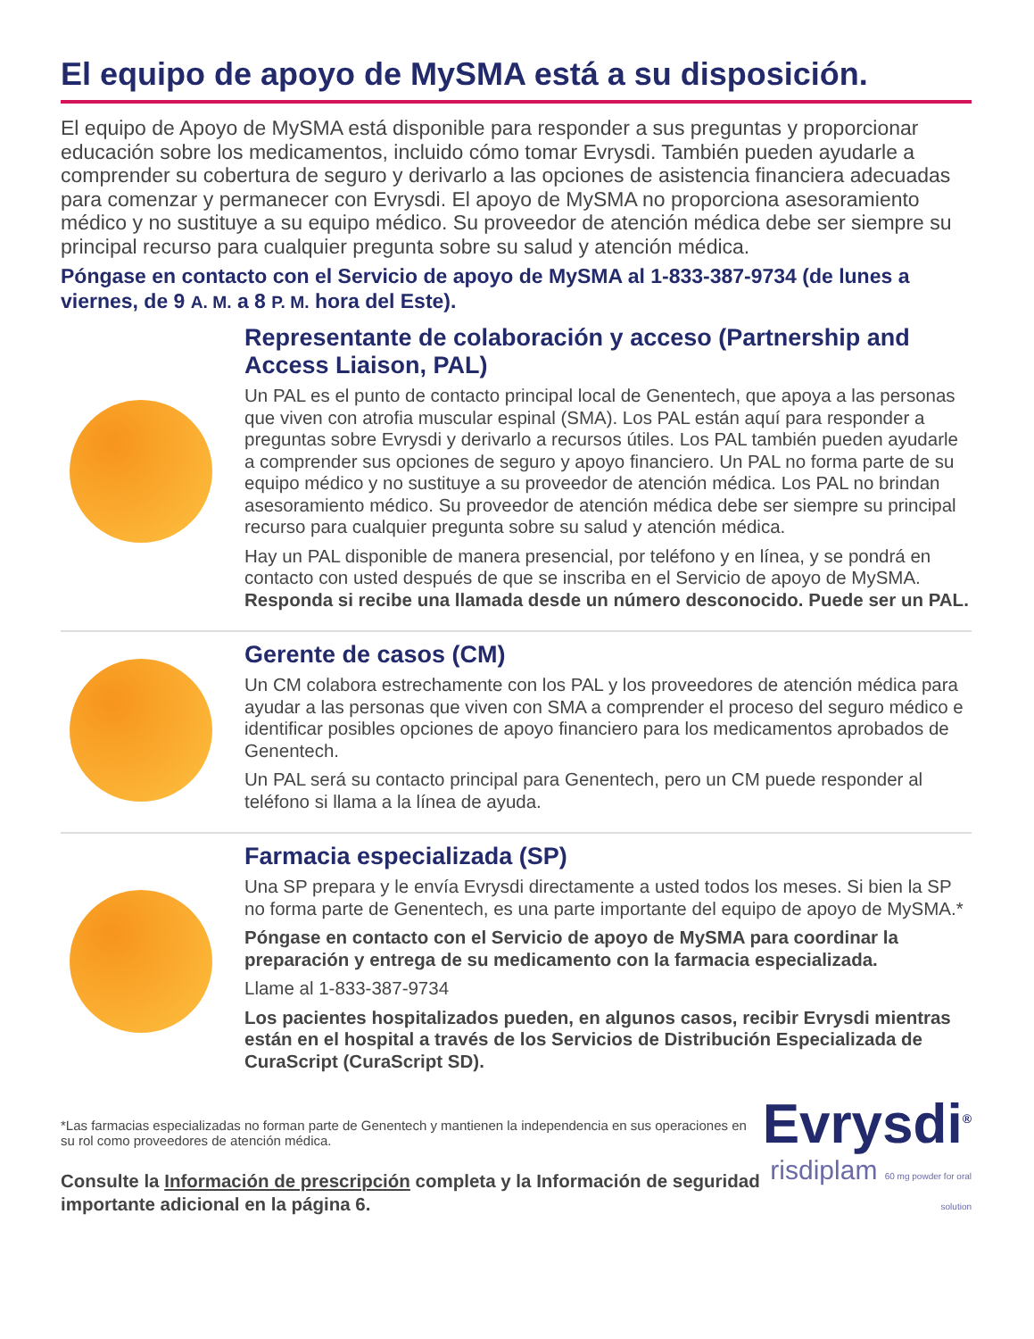El equipo de apoyo de MySMA está a su disposición.
El equipo de Apoyo de MySMA está disponible para responder a sus preguntas y proporcionar educación sobre los medicamentos, incluido cómo tomar Evrysdi. También pueden ayudarle a comprender su cobertura de seguro y derivarlo a las opciones de asistencia financiera adecuadas para comenzar y permanecer con Evrysdi. El apoyo de MySMA no proporciona asesoramiento médico y no sustituye a su equipo médico. Su proveedor de atención médica debe ser siempre su principal recurso para cualquier pregunta sobre su salud y atención médica.
Póngase en contacto con el Servicio de apoyo de MySMA al 1-833-387-9734 (de lunes a viernes, de 9 A. M. a 8 P. M. hora del Este).
Representante de colaboración y acceso (Partnership and Access Liaison, PAL)
Un PAL es el punto de contacto principal local de Genentech, que apoya a las personas que viven con atrofia muscular espinal (SMA). Los PAL están aquí para responder a preguntas sobre Evrysdi y derivarlo a recursos útiles. Los PAL también pueden ayudarle a comprender sus opciones de seguro y apoyo financiero. Un PAL no forma parte de su equipo médico y no sustituye a su proveedor de atención médica. Los PAL no brindan asesoramiento médico. Su proveedor de atención médica debe ser siempre su principal recurso para cualquier pregunta sobre su salud y atención médica.
Hay un PAL disponible de manera presencial, por teléfono y en línea, y se pondrá en contacto con usted después de que se inscriba en el Servicio de apoyo de MySMA. Responda si recibe una llamada desde un número desconocido. Puede ser un PAL.
Gerente de casos (CM)
Un CM colabora estrechamente con los PAL y los proveedores de atención médica para ayudar a las personas que viven con SMA a comprender el proceso del seguro médico e identificar posibles opciones de apoyo financiero para los medicamentos aprobados de Genentech.
Un PAL será su contacto principal para Genentech, pero un CM puede responder al teléfono si llama a la línea de ayuda.
Farmacia especializada (SP)
Una SP prepara y le envía Evrysdi directamente a usted todos los meses. Si bien la SP no forma parte de Genentech, es una parte importante del equipo de apoyo de MySMA.*
Póngase en contacto con el Servicio de apoyo de MySMA para coordinar la preparación y entrega de su medicamento con la farmacia especializada.
Llame al 1-833-387-9734
Los pacientes hospitalizados pueden, en algunos casos, recibir Evrysdi mientras están en el hospital a través de los Servicios de Distribución Especializada de CuraScript (CuraScript SD).
*Las farmacias especializadas no forman parte de Genentech y mantienen la independencia en sus operaciones en su rol como proveedores de atención médica.
Consulte la Información de prescripción completa y la Información de seguridad importante adicional en la página 6.
Evrysdi<sup>®</sup>
risdiplam 60 mg powder for oral solution